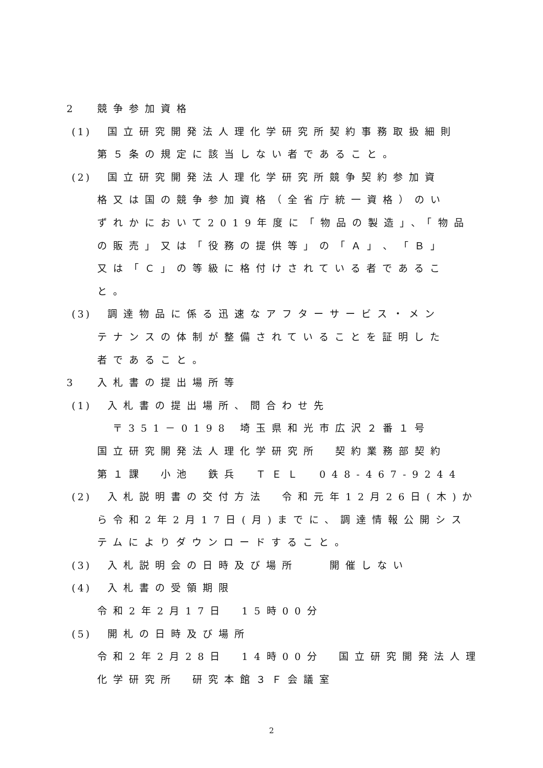2 競争参加資格
(1) 国立研究開発法人理化学研究所契約事務取扱細則
第５条の規定に該当しない者であること。
(2) 国立研究開発法人理化学研究所競争契約参加資
格又は国の競争参加資格（全省庁統一資格）のい
ずれかにおいて2019年度に「物品の製造」、「物品
の販売」又は「役務の提供等」の「Ａ」、「Ｂ」
又は「Ｃ」の等級に格付けされている者であるこ
と。
(3) 調達物品に係る迅速なアフターサービス・メン
テナンスの体制が整備されていることを証明した
者であること。
3 入札書の提出場所等
(1) 入札書の提出場所、問合わせ先
〒351－0198 埼玉県和光市広沢２番１号
国立研究開発法人理化学研究所　契約業務部契約
第１課　小池　鉄兵　ＴＥＬ　048-467-9244
(2) 入札説明書の交付方法　令和元年12月26日(木)か
ら令和2年2月17日(月)までに、調達情報公開シス
テムによりダウンロードすること。
(3) 入札説明会の日時及び場所　　開催しない
(4) 入札書の受領期限
令和2年2月17日　15時00分
(5) 開札の日時及び場所
令和2年2月28日　14時00分　国立研究開発法人理
化学研究所　研究本館３Ｆ会議室
2